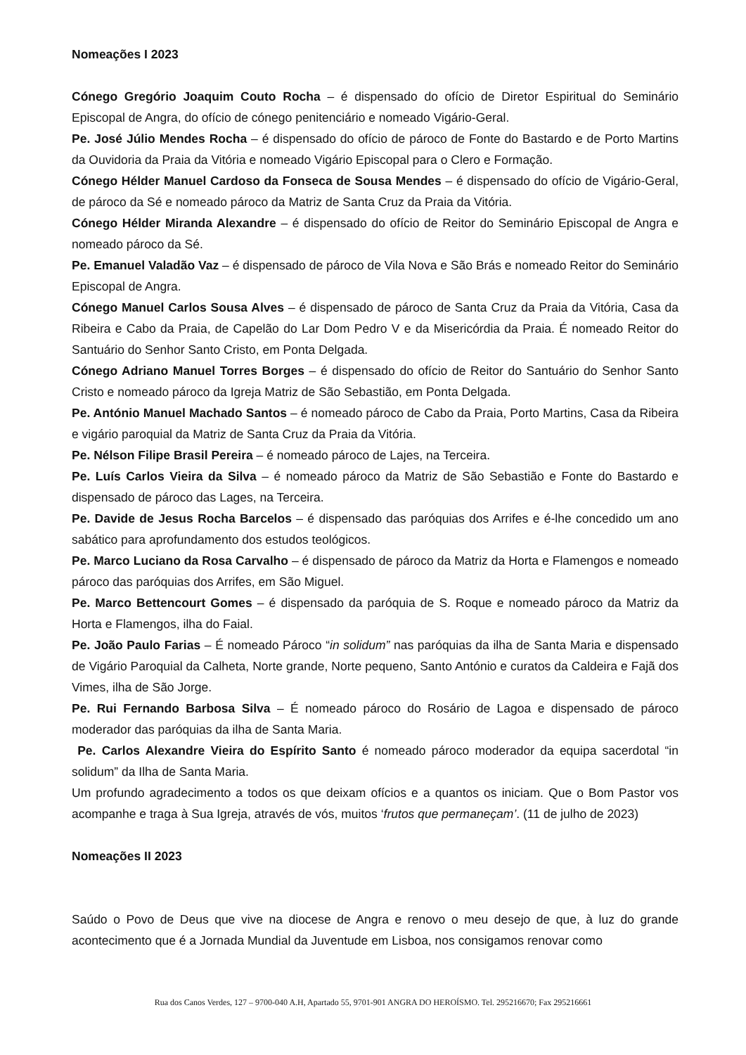Nomeações I 2023
Cónego Gregório Joaquim Couto Rocha – é dispensado do ofício de Diretor Espiritual do Seminário Episcopal de Angra, do ofício de cónego penitenciário e nomeado Vigário-Geral.
Pe. José Júlio Mendes Rocha – é dispensado do ofício de pároco de Fonte do Bastardo e de Porto Martins da Ouvidoria da Praia da Vitória e nomeado Vigário Episcopal para o Clero e Formação.
Cónego Hélder Manuel Cardoso da Fonseca de Sousa Mendes – é dispensado do ofício de Vigário-Geral, de pároco da Sé e nomeado pároco da Matriz de Santa Cruz da Praia da Vitória.
Cónego Hélder Miranda Alexandre – é dispensado do ofício de Reitor do Seminário Episcopal de Angra e nomeado pároco da Sé.
Pe. Emanuel Valadão Vaz – é dispensado de pároco de Vila Nova e São Brás e nomeado Reitor do Seminário Episcopal de Angra.
Cónego Manuel Carlos Sousa Alves – é dispensado de pároco de Santa Cruz da Praia da Vitória, Casa da Ribeira e Cabo da Praia, de Capelão do Lar Dom Pedro V e da Misericórdia da Praia. É nomeado Reitor do Santuário do Senhor Santo Cristo, em Ponta Delgada.
Cónego Adriano Manuel Torres Borges – é dispensado do ofício de Reitor do Santuário do Senhor Santo Cristo e nomeado pároco da Igreja Matriz de São Sebastião, em Ponta Delgada.
Pe. António Manuel Machado Santos – é nomeado pároco de Cabo da Praia, Porto Martins, Casa da Ribeira e vigário paroquial da Matriz de Santa Cruz da Praia da Vitória.
Pe. Nélson Filipe Brasil Pereira – é nomeado pároco de Lajes, na Terceira.
Pe. Luís Carlos Vieira da Silva – é nomeado pároco da Matriz de São Sebastião e Fonte do Bastardo e dispensado de pároco das Lages, na Terceira.
Pe. Davide de Jesus Rocha Barcelos – é dispensado das paróquias dos Arrifes e é-lhe concedido um ano sabático para aprofundamento dos estudos teológicos.
Pe. Marco Luciano da Rosa Carvalho – é dispensado de pároco da Matriz da Horta e Flamengos e nomeado pároco das paróquias dos Arrifes, em São Miguel.
Pe. Marco Bettencourt Gomes – é dispensado da paróquia de S. Roque e nomeado pároco da Matriz da Horta e Flamengos, ilha do Faial.
Pe. João Paulo Farias – É nomeado Pároco “in solidum” nas paróquias da ilha de Santa Maria e dispensado de Vigário Paroquial da Calheta, Norte grande, Norte pequeno, Santo António e curatos da Caldeira e Fajã dos Vimes, ilha de São Jorge.
Pe. Rui Fernando Barbosa Silva – É nomeado pároco do Rosário de Lagoa e dispensado de pároco moderador das paróquias da ilha de Santa Maria.
Pe. Carlos Alexandre Vieira do Espírito Santo é nomeado pároco moderador da equipa sacerdotal “in solidum” da Ilha de Santa Maria.
Um profundo agradecimento a todos os que deixam ofícios e a quantos os iniciam. Que o Bom Pastor vos acompanhe e traga à Sua Igreja, através de vós, muitos ‘frutos que permaneçam’. (11 de julho de 2023)
Nomeações II 2023
Saúdo o Povo de Deus que vive na diocese de Angra e renovo o meu desejo de que, à luz do grande acontecimento que é a Jornada Mundial da Juventude em Lisboa, nos consigamos renovar como
Rua dos Canos Verdes, 127 – 9700-040 A.H, Apartado 55, 9701-901 ANGRA DO HEROÍSMO. Tel. 295216670; Fax 295216661